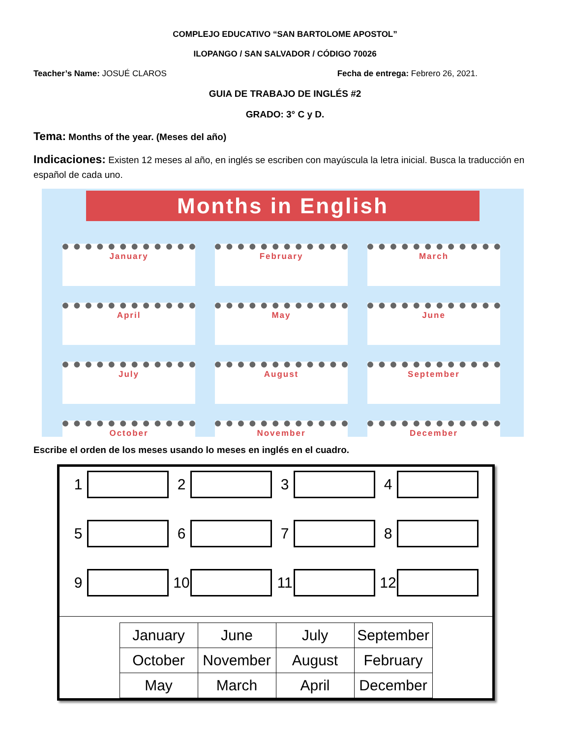COMPLEJO EDUCATIVO “SAN BARTOLOME APOSTOL”
ILOPANGO / SAN SALVADOR / CÓDIGO 70026
Teacher’s Name: JOSUÉ CLAROS Fecha de entrega: Febrero 26, 2021.
GUIA DE TRABAJO DE INGLÉS #2
GRADO: 3° C y D.
Tema: Months of the year. (Meses del año)
Indicaciones: Existen 12 meses al año, en inglés se escriben con mayúscula la letra inicial. Busca la traducción en español de cada uno.
Months in English
January
February
March
April
May
June
July
August
September
October
November
December
Escribe el orden de los meses usando lo meses en inglés en el cuadro.
1
2
3
4
5
6
7
8
9
10
11
12
| January | June | July | September |
| October | November | August | February |
| May | March | April | December |